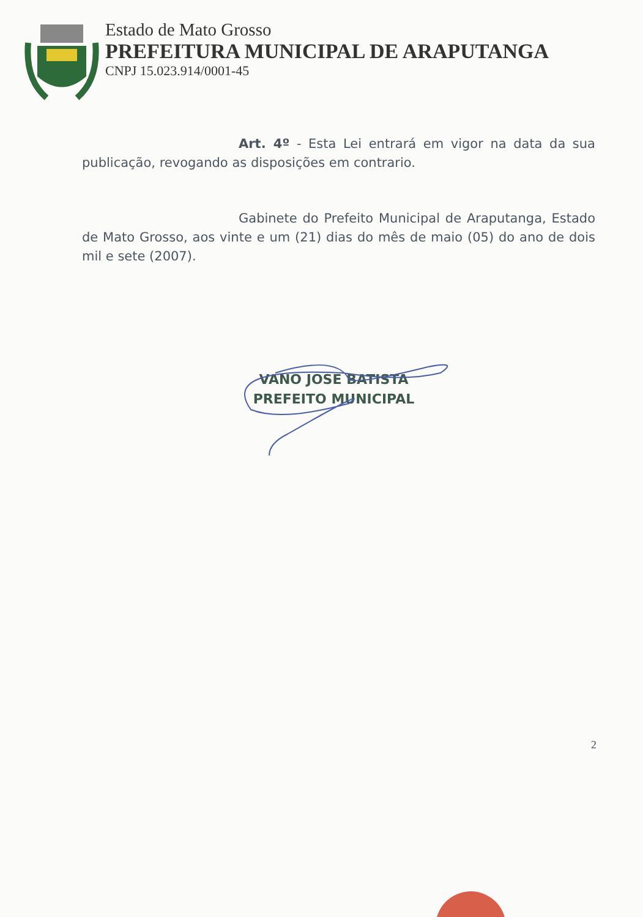Estado de Mato Grosso
PREFEITURA MUNICIPAL DE ARAPUTANGA
CNPJ 15.023.914/0001-45
Art. 4º - Esta Lei entrará em vigor na data da sua publicação, revogando as disposições em contrario.
Gabinete do Prefeito Municipal de Araputanga, Estado de Mato Grosso, aos vinte e um (21) dias do mês de maio (05) do ano de dois mil e sete (2007).
VANO JOSE BATISTA
PREFEITO MUNICIPAL
2